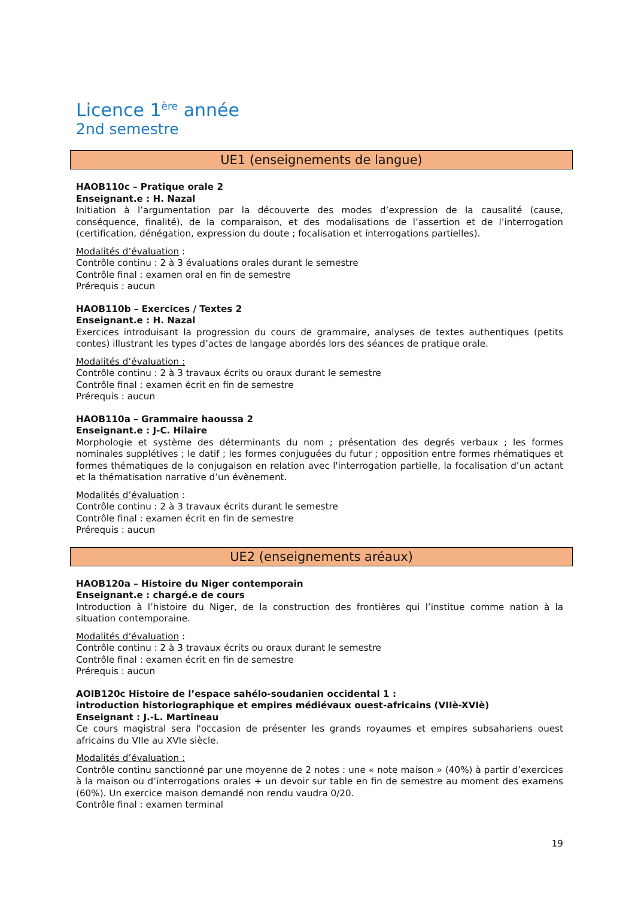Licence 1<sup>ère</sup> année
2nd semestre
UE1 (enseignements de langue)
HAOB110c – Pratique orale 2
Enseignant.e : H. Nazal
Initiation à l’argumentation par la découverte des modes d’expression de la causalité (cause, conséquence, finalité), de la comparaison, et des modalisations de l’assertion et de l’interrogation (certification, dénégation, expression du doute ; focalisation et interrogations partielles).
Modalités d’évaluation :
Contrôle continu : 2 à 3 évaluations orales durant le semestre
Contrôle final : examen oral en fin de semestre
Prérequis : aucun
HAOB110b – Exercices / Textes 2
Enseignant.e : H. Nazal
Exercices introduisant la progression du cours de grammaire, analyses de textes authentiques (petits contes) illustrant les types d’actes de langage abordés lors des séances de pratique orale.
Modalités d’évaluation :
Contrôle continu : 2 à 3 travaux écrits ou oraux durant le semestre
Contrôle final : examen écrit en fin de semestre
Prérequis : aucun
HAOB110a – Grammaire haoussa 2
Enseignant.e : J-C. Hilaire
Morphologie et système des déterminants du nom ; présentation des degrés verbaux ; les formes nominales supplétives ; le datif ; les formes conjuguées du futur ; opposition entre formes rhématiques et formes thématiques de la conjugaison en relation avec l'interrogation partielle, la focalisation d’un actant et la thématisation narrative d’un évènement.
Modalités d’évaluation :
Contrôle continu : 2 à 3 travaux écrits durant le semestre
Contrôle final : examen écrit en fin de semestre
Prérequis : aucun
UE2 (enseignements aréaux)
HAOB120a – Histoire du Niger contemporain
Enseignant.e : chargé.e de cours
Introduction à l’histoire du Niger, de la construction des frontières qui l’institue comme nation à la situation contemporaine.
Modalités d’évaluation :
Contrôle continu : 2 à 3 travaux écrits ou oraux durant le semestre
Contrôle final : examen écrit en fin de semestre
Prérequis : aucun
AOIB120c Histoire de l’espace sahélo-soudanien occidental 1 :
introduction historiographique et empires médiévaux ouest-africains (VIIè-XVIè)
Enseignant : J.-L. Martineau
Ce cours magistral sera l'occasion de présenter les grands royaumes et empires subsahariens ouest africains du VIIe au XVIe siècle.
Modalités d’évaluation :
Contrôle continu sanctionné par une moyenne de 2 notes : une « note maison » (40%) à partir d’exercices à la maison ou d’interrogations orales + un devoir sur table en fin de semestre au moment des examens (60%). Un exercice maison demandé non rendu vaudra 0/20.
Contrôle final : examen terminal
19